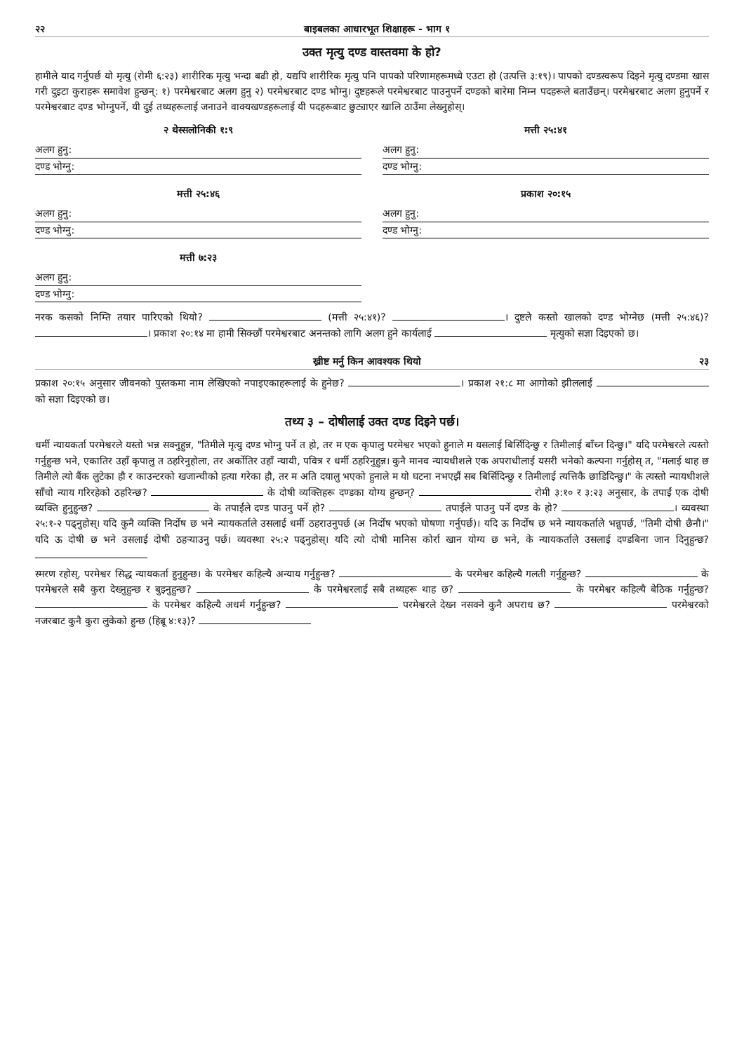२२ बाइबलका आधारभूत शिक्षाहरू - भाग १
उक्त मृत्यु दण्ड वास्तवमा के हो?
हामीले याद गर्नुपर्छ यो मृत्यु (रोमी ६:२३) शारीरिक मृत्यु भन्दा बढी हो, यद्यपि शारीरिक मृत्यु पनि पापको परिणामहरूमध्ये एउटा हो (उत्पत्ति ३:१९)। पापको दण्डस्वरूप दिइने मृत्यु दण्डमा खास गरी दुइटा कुराहरू समावेश हुन्छन्: १) परमेश्वरबाट अलग हुनु २) परमेश्वरबाट दण्ड भोग्नु। दुष्टहरूले परमेश्वरबाट पाउनुपर्ने दण्डको बारेमा निम्न पदहरूले बताउँछन्। परमेश्वरबाट अलग हुनुपर्ने र परमेश्वरबाट दण्ड भोग्नुपर्ने, यी दुई तथ्यहरूलाई जनाउने वाक्यखण्डहरूलाई यी पदहरूबाट छुट्याएर खालि ठाउँमा लेख्नुहोस्।
२ थेस्सलोनिकी १:९
अलग हुनु:
दण्ड भोग्नु:
मत्ती २५:४१
अलग हुनु:
दण्ड भोग्नु:
मत्ती २५:४६
अलग हुनु:
दण्ड भोग्नु:
प्रकाश २०:१५
अलग हुनु:
दण्ड भोग्नु:
मत्ती ७:२३
अलग हुनु:
दण्ड भोग्नु:
नरक कसको निम्ति तयार पारिएको थियो? (मत्ती २५:४१)? । दुष्टले कस्तो खालको दण्ड भोग्नेछ (मत्ती २५:४६)? । प्रकाश २०:१४ मा हामी सिक्छौं परमेश्वरबाट अनन्तको लागि अलग हुने कार्यलाई मृत्युको सज्ञा दिइएको छ।
ख्रीष्ट मर्नु किन आवश्यक थियो २३
प्रकाश २०:१५ अनुसार जीवनको पुस्तकमा नाम लेखिएको नपाइएकाहरूलाई के हुनेछ? । प्रकाश २१:८ मा आगोको झीललाई को सज्ञा दिइएको छ।
तथ्य ३ – दोषीलाई उक्त दण्ड दिइने पर्छ।
धर्मी न्यायकर्ता परमेश्वरले यस्तो भन्न सक्नुहुन्न, "तिमीले मृत्यु दण्ड भोग्नु पर्ने त हो, तर म एक कृपालु परमेश्वर भएको हुनाले म यसलाई बिर्सिदिन्छु र तिमीलाई बाँच्न दिन्छु।" यदि परमेश्वरले त्यस्तो गर्नुहुन्छ भने, एकातिर उहाँ कृपालु त ठहरिनुहोला, तर अर्कोतिर उहाँ न्यायी, पवित्र र धर्मी ठहरिनुहुन्न। कुनै मानव न्यायधीशले एक अपराधीलाई यसरी भनेको कल्पना गर्नुहोस् त, "मलाई थाह छ तिमीले त्यो बैंक लुटेका हौ र काउन्टरको खजान्चीको हत्या गरेका हौ, तर म अति दयालु भएको हुनाले म यो घटना नभएझैं सब बिर्सिदिन्छु र तिमीलाई त्यत्तिकै छाडिदिन्छु।" के त्यस्तो न्यायधीशले साँचो न्याय गरिरहेको ठहरिन्छ? के दोषी व्यक्तिहरू दण्डका योग्य हुन्छन्? रोमी ३:१० र ३:२३ अनुसार, के तपाईं एक दोषी व्यक्ति हुनुहुन्छ? के तपाईंले दण्ड पाउनु पर्ने हो? तपाईंले पाउनु पर्ने दण्ड के हो? । व्यवस्था २५:१-२ पढ्नुहोस्। यदि कुनै व्यक्ति निर्दोष छ भने न्यायकर्ताले उसलाई धर्मी ठहराउनुपर्छ (अ निर्दोष भएको घोषणा गर्नुपर्छ)। यदि ऊ निर्दोष छ भने न्यायकर्ताले भन्नुपर्छ, "तिमी दोषी छैनौ।" यदि ऊ दोषी छ भने उसलाई दोषी ठहऱ्याउनु पर्छ। व्यवस्था २५:२ पढ्नुहोस्। यदि त्यो दोषी मानिस कोर्रा खान योग्य छ भने, के न्यायकर्ताले उसलाई दण्डबिना जान दिनुहुन्छ?
स्मरण रहोस्, परमेश्वर सिद्ध न्यायकर्ता हुनुहुन्छ। के परमेश्वर कहिल्यै अन्याय गर्नुहुन्छ? के परमेश्वर कहिल्यै गलती गर्नुहुन्छ? के परमेश्वरले सबै कुरा देख्नुहुन्छ र बुझ्नुहुन्छ? के परमेश्वरलाई सबै तथ्यहरू थाह छ? के परमेश्वर कहिल्यै बेठिक गर्नुहुन्छ? के परमेश्वर कहिल्यै अधर्म गर्नुहुन्छ? परमेश्वरले देख्न नसक्ने कुनै अपराध छ? परमेश्वरको नजरबाट कुनै कुरा लुकेको हुन्छ (हिब्रू ४:१३)?